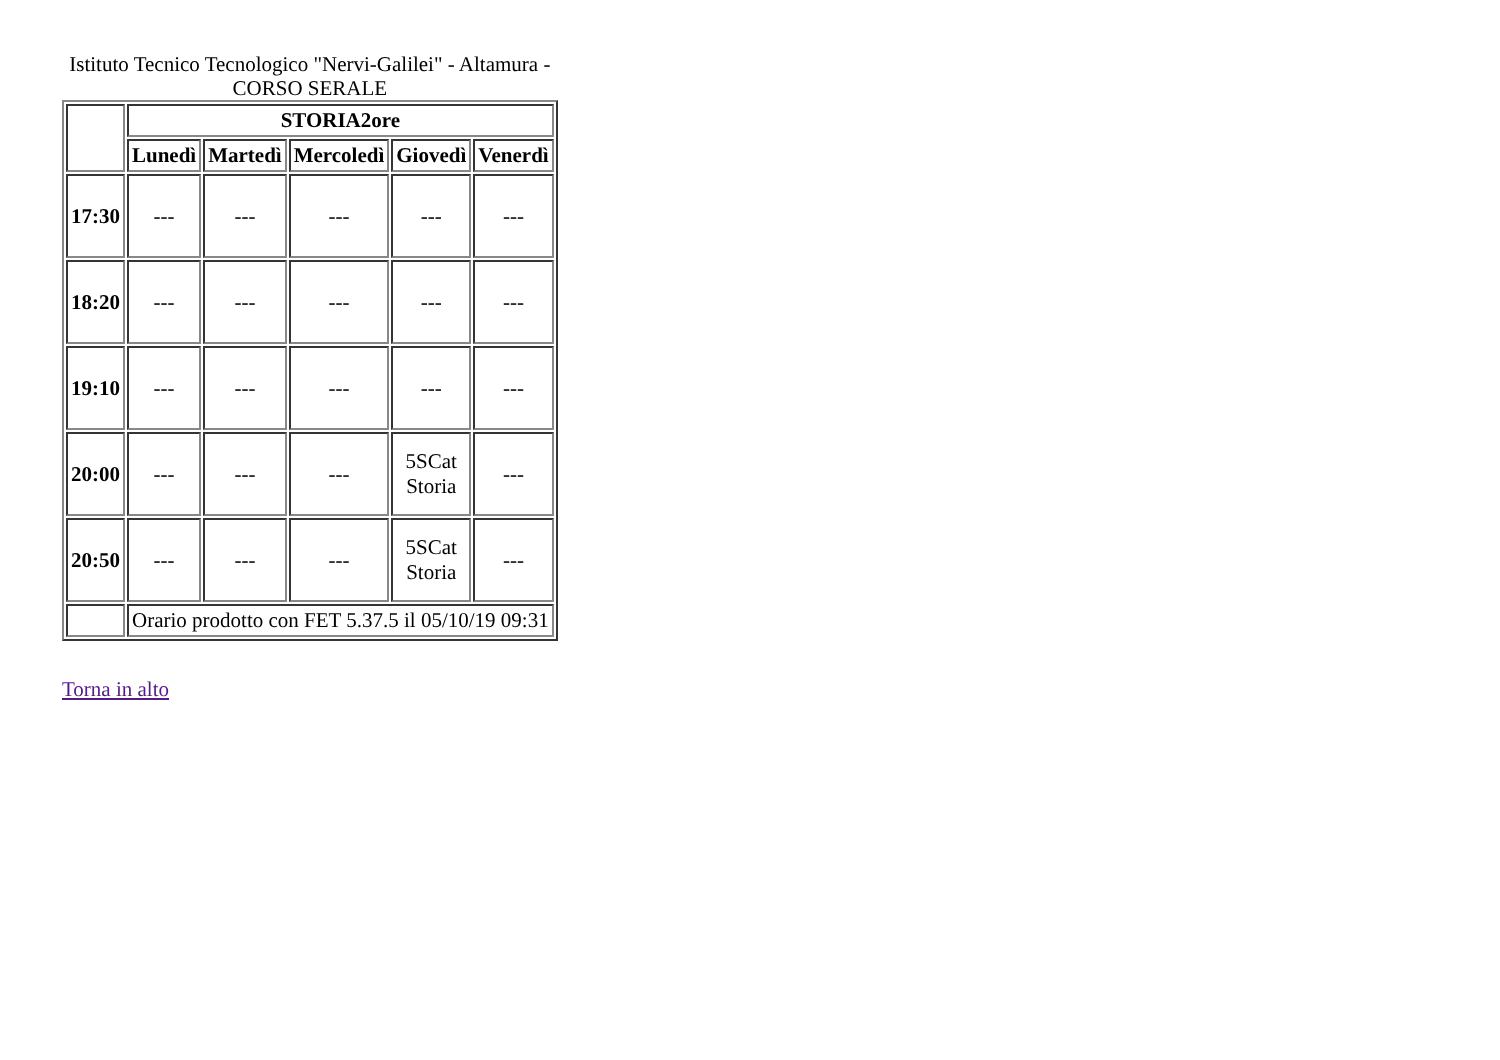Istituto Tecnico Tecnologico "Nervi-Galilei" - Altamura - CORSO SERALE
| | STORIA2ore | | | | |
| --- | --- | --- | --- | --- | --- |
| | Lunedì | Martedì | Mercoledì | Giovedì | Venerdì |
| 17:30 | --- | --- | --- | --- | --- |
| 18:20 | --- | --- | --- | --- | --- |
| 19:10 | --- | --- | --- | --- | --- |
| 20:00 | --- | --- | --- | 5SCat Storia | --- |
| 20:50 | --- | --- | --- | 5SCat Storia | --- |
| | Orario prodotto con FET 5.37.5 il 05/10/19 09:31 | | | | |
Torna in alto